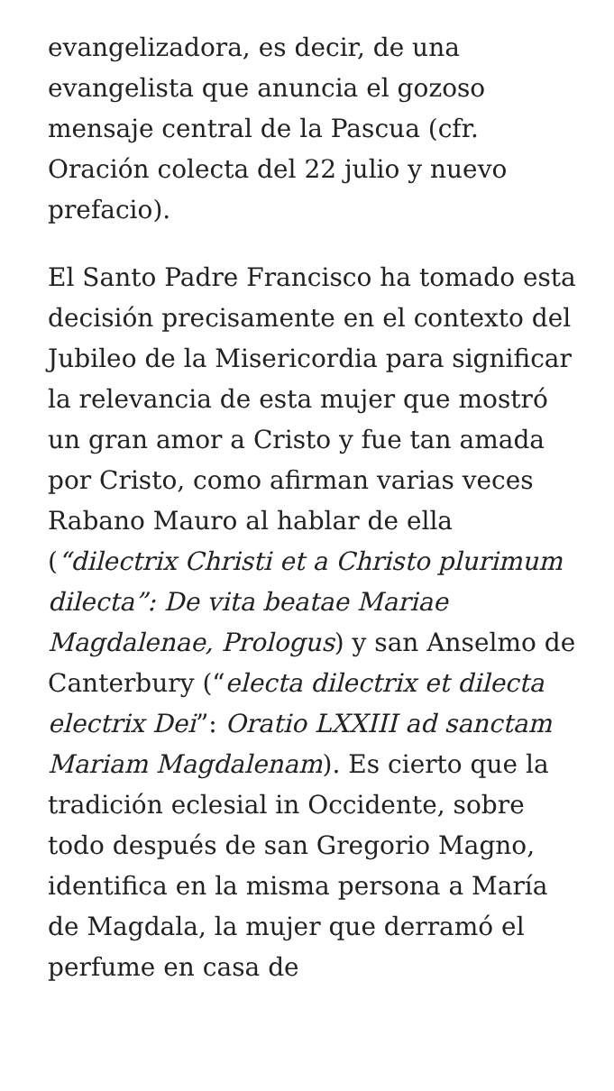evangelizadora, es decir, de una evangelista que anuncia el gozoso mensaje central de la Pascua (cfr. Oración colecta del 22 julio y nuevo prefacio).
El Santo Padre Francisco ha tomado esta decisión precisamente en el contexto del Jubileo de la Misericordia para significar la relevancia de esta mujer que mostró un gran amor a Cristo y fue tan amada por Cristo, como afirman varias veces Rabano Mauro al hablar de ella (“dilectrix Christi et a Christo plurimum dilecta”: De vita beatae Mariae Magdalenae, Prologus) y san Anselmo de Canterbury (“electa dilectrix et dilecta electrix Dei”: Oratio LXXIII ad sanctam Mariam Magdalenam). Es cierto que la tradición eclesial in Occidente, sobre todo después de san Gregorio Magno, identifica en la misma persona a María de Magdala, la mujer que derramó el perfume en casa de